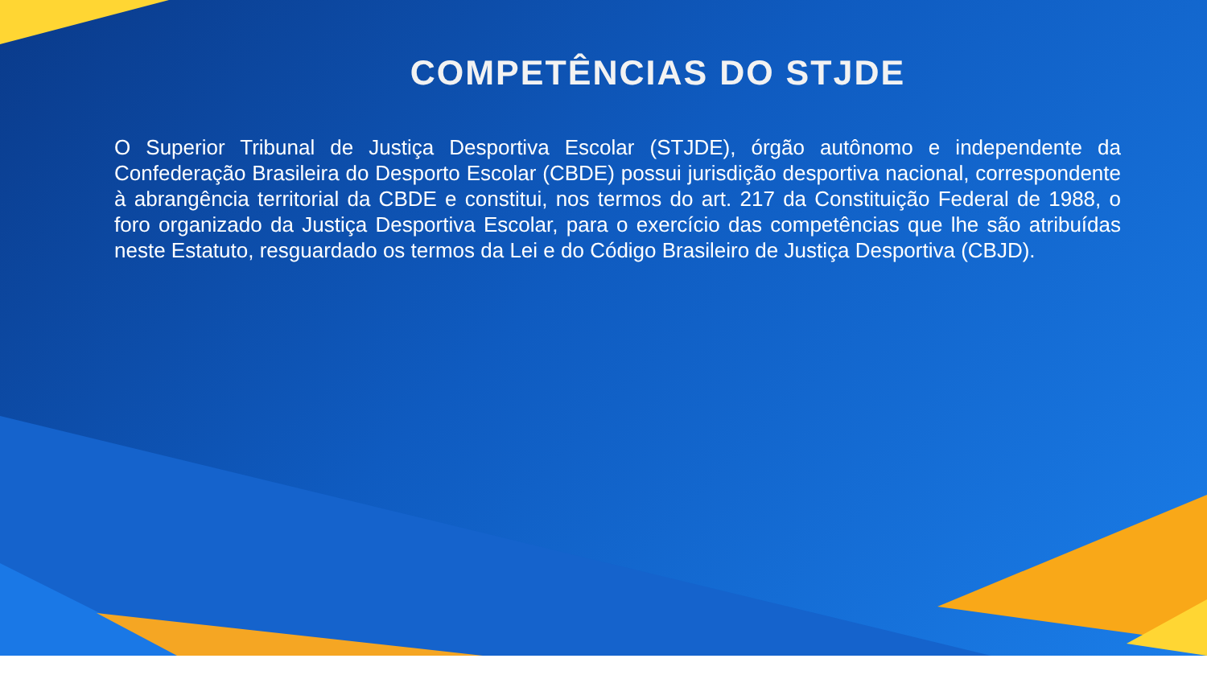COMPETÊNCIAS DO STJDE
O Superior Tribunal de Justiça Desportiva Escolar (STJDE), órgão autônomo e independente da Confederação Brasileira do Desporto Escolar (CBDE) possui jurisdição desportiva nacional, correspondente à abrangência territorial da CBDE e constitui, nos termos do art. 217 da Constituição Federal de 1988, o foro organizado da Justiça Desportiva Escolar, para o exercício das competências que lhe são atribuídas neste Estatuto, resguardado os termos da Lei e do Código Brasileiro de Justiça Desportiva (CBJD).